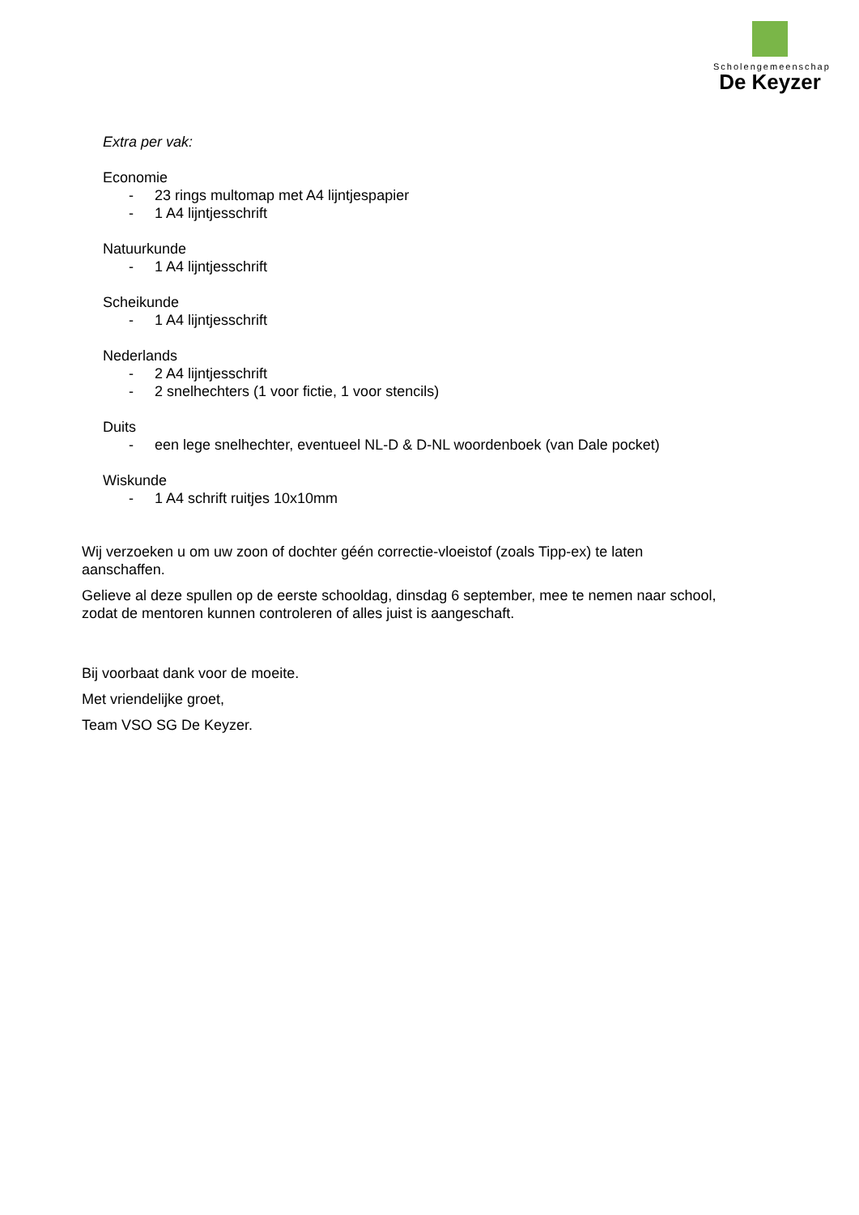Scholengemeenschap
De Keyzer
Extra per vak:
Economie
- 23 rings multomap met A4 lijntjespapier
- 1 A4 lijntjesschrift
Natuurkunde
- 1 A4 lijntjesschrift
Scheikunde
- 1 A4 lijntjesschrift
Nederlands
- 2 A4 lijntjesschrift
- 2 snelhechters (1 voor fictie, 1 voor stencils)
Duits
- een lege snelhechter, eventueel NL-D & D-NL woordenboek (van Dale pocket)
Wiskunde
- 1 A4 schrift ruitjes 10x10mm
Wij verzoeken u om uw zoon of dochter géén correctie-vloeistof (zoals Tipp-ex) te laten aanschaffen.
Gelieve al deze spullen op de eerste schooldag, dinsdag 6 september, mee te nemen naar school, zodat de mentoren kunnen controleren of alles juist is aangeschaft.
Bij voorbaat dank voor de moeite.
Met vriendelijke groet,
Team VSO SG De Keyzer.